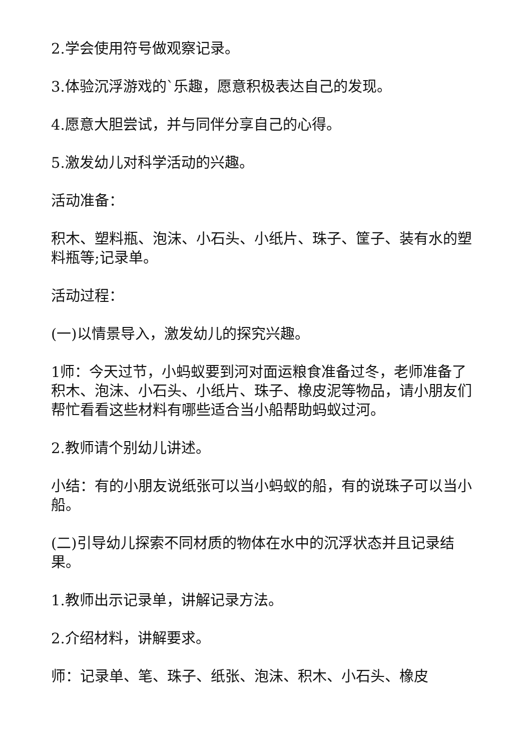2.学会使用符号做观察记录。
3.体验沉浮游戏的`乐趣，愿意积极表达自己的发现。
4.愿意大胆尝试，并与同伴分享自己的心得。
5.激发幼儿对科学活动的兴趣。
活动准备：
积木、塑料瓶、泡沫、小石头、小纸片、珠子、筐子、装有水的塑料瓶等;记录单。
活动过程：
(一)以情景导入，激发幼儿的探究兴趣。
1师：今天过节，小蚂蚁要到河对面运粮食准备过冬，老师准备了积木、泡沫、小石头、小纸片、珠子、橡皮泥等物品，请小朋友们帮忙看看这些材料有哪些适合当小船帮助蚂蚁过河。
2.教师请个别幼儿讲述。
小结：有的小朋友说纸张可以当小蚂蚁的船，有的说珠子可以当小船。
(二)引导幼儿探索不同材质的物体在水中的沉浮状态并且记录结果。
1.教师出示记录单，讲解记录方法。
2.介绍材料，讲解要求。
师：记录单、笔、珠子、纸张、泡沫、积木、小石头、橡皮